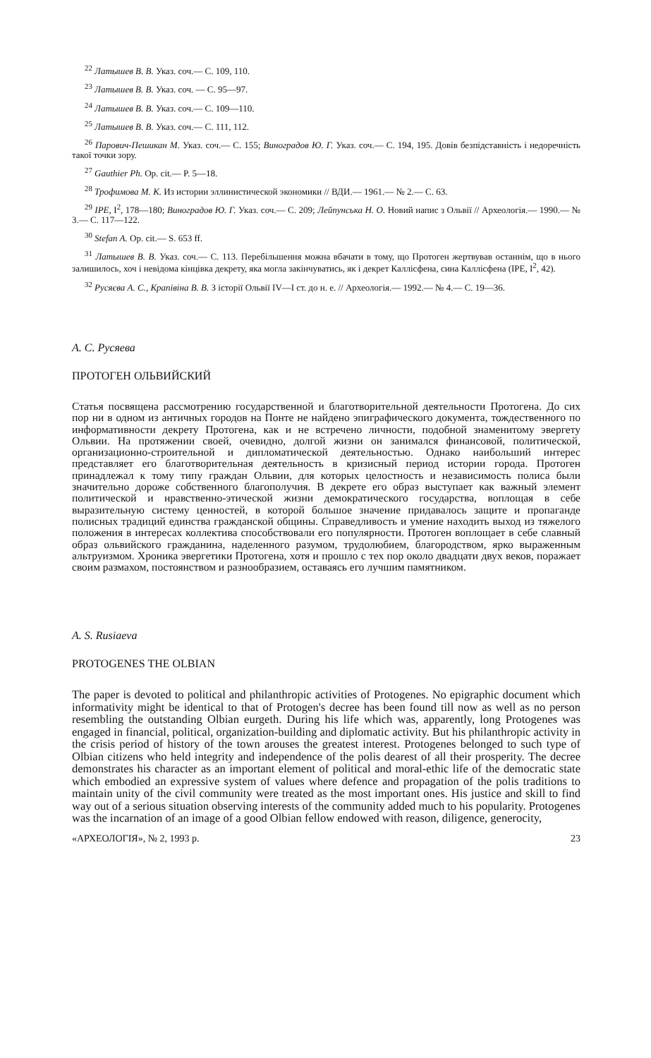<sup>22</sup> Латышев В. В. Указ. соч.— С. 109, 110.
<sup>23</sup> Латышев В. В. Указ. соч. — С. 95—97.
<sup>24</sup> Латышев В. В. Указ. соч.— С. 109—110.
<sup>25</sup> Латышев В. В. Указ. соч.— С. 111, 112.
<sup>26</sup> Парович-Пешикан М. Указ. соч.— С. 155; Виноградов Ю. Г. Указ. соч.— С. 194, 195. Довів безпідставність і недоречність такої точки зору.
<sup>27</sup> Gauthier Ph. Op. cit.— P. 5—18.
<sup>28</sup> Трофимова М. К. Из истории эллинистической экономики // ВДИ.— 1961.— № 2.— С. 63.
<sup>29</sup> IPE, I<sup>2</sup>, 178—180; Виноградов Ю. Г. Указ. соч.— С. 209; Лейпунська Н. О. Новий напис з Ольвії // Археологія.— 1990.— № 3.— С. 117—122.
<sup>30</sup> Stefan A. Op. cit.— S. 653 ff.
<sup>31</sup> Латышев В. В. Указ. соч.— С. 113. Перебільшення можна вбачати в тому, що Протоген жертвував останнім, що в нього залишилось, хоч і невідома кінцівка декрету, яка могла закінчуватись, як і декрет Каллісфена, сина Каллісфена (IPE, I<sup>2</sup>, 42).
<sup>32</sup> Русяєва А. С., Крапівіна В. В. З історії Ольвії IV—I ст. до н. е. // Археологія.— 1992.— № 4.— С. 19—36.
А. С. Русяева
ПРОТОГЕН ОЛЬВИЙСКИЙ
Статья посвящена рассмотрению государственной и благотворительной деятельности Протогена. До сих пор ни в одном из античных городов на Понте не найдено эпиграфического документа, тождественного по информативности декрету Протогена, как и не встречено личности, подобной знаменитому эвергету Ольвии. На протяжении своей, очевидно, долгой жизни он занимался финансовой, политической, организационно-строительной и дипломатической деятельностью. Однако наибольший интерес представляет его благотворительная деятельность в кризисный период истории города. Протоген принадлежал к тому типу граждан Ольвии, для которых целостность и независимость полиса были значительно дороже собственного благополучия. В декрете его образ выступает как важный элемент политической и нравственно-этической жизни демократического государства, воплощая в себе выразительную систему ценностей, в которой большое значение придавалось защите и пропаганде полисных традиций единства гражданской общины. Справедливость и умение находить выход из тяжелого положения в интересах коллектива способствовали его популярности. Протоген воплощает в себе славный образ ольвийского гражданина, наделенного разумом, трудолюбием, благородством, ярко выраженным альтруизмом. Хроника эвергетики Протогена, хотя и прошло с тех пор около двадцати двух веков, поражает своим размахом, постоянством и разнообразием, оставаясь его лучшим памятником.
A. S. Rusiaeva
PROTOGENES THE OLBIAN
The paper is devoted to political and philanthropic activities of Protogenes. No epigraphic document which informativity might be identical to that of Protogen's decree has been found till now as well as no person resembling the outstanding Olbian eurgeth. During his life which was, apparently, long Protogenes was engaged in financial, political, organization-building and diplomatic activity. But his philanthropic activity in the crisis period of history of the town arouses the greatest interest. Protogenes belonged to such type of Olbian citizens who held integrity and independence of the polis dearest of all their prosperity. The decree demonstrates his character as an important element of political and moral-ethic life of the democratic state which embodied an expressive system of values where defence and propagation of the polis traditions to maintain unity of the civil community were treated as the most important ones. His justice and skill to find way out of a serious situation observing interests of the community added much to his popularity. Protogenes was the incarnation of an image of a good Olbian fellow endowed with reason, diligence, generocity,
«АРХЕОЛОГІЯ», № 2, 1993 р. 23